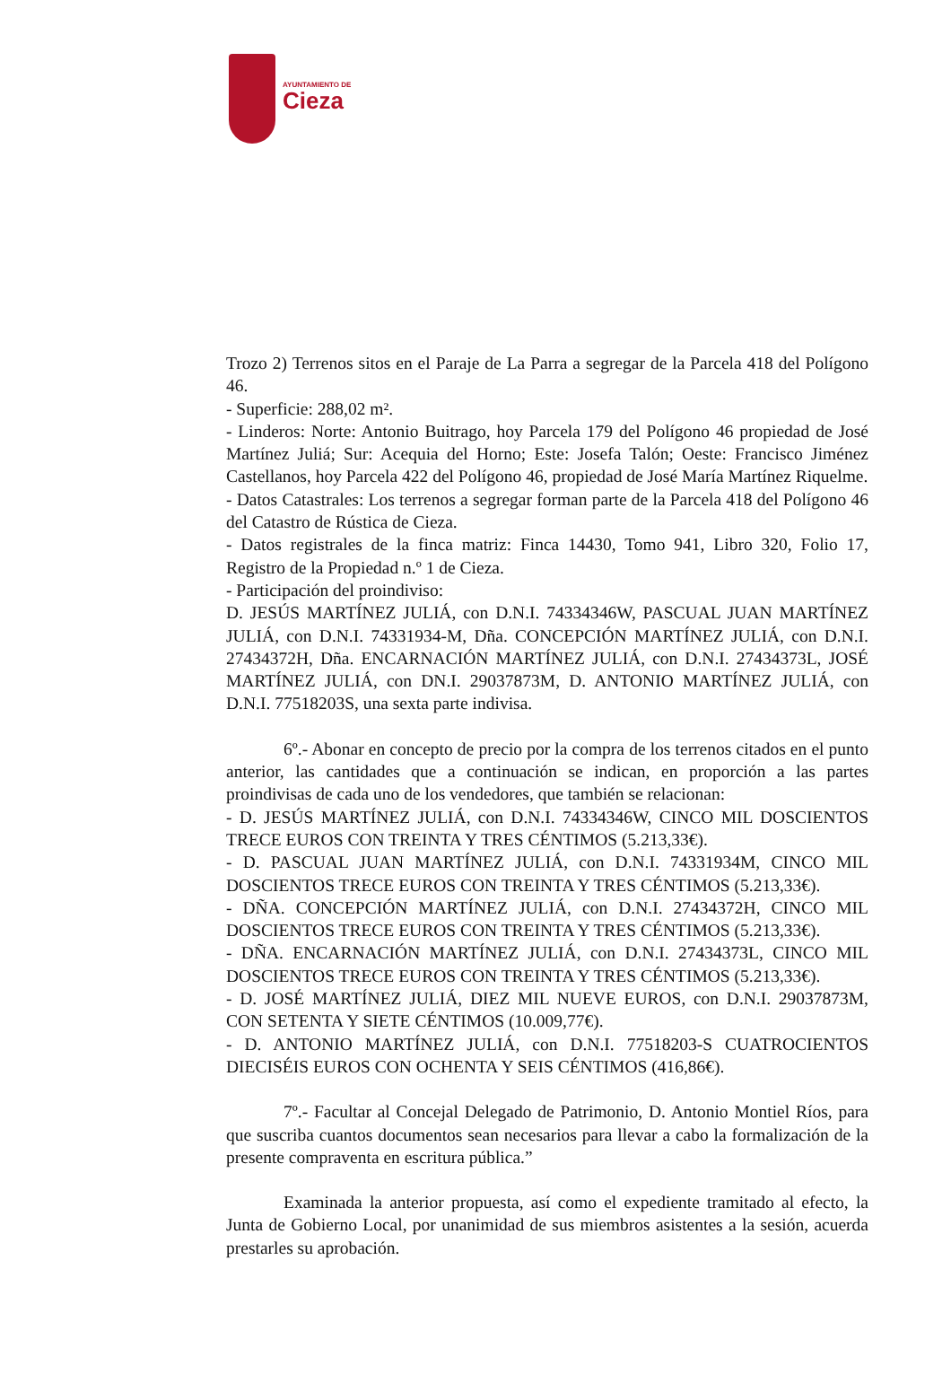AYUNTAMIENTO DE
Cieza
Trozo 2) Terrenos sitos en el Paraje de La Parra a segregar de la Parcela 418 del Polígono 46.
- Superficie: 288,02 m².
- Linderos: Norte: Antonio Buitrago, hoy Parcela 179 del Polígono 46 propiedad de José Martínez Juliá; Sur: Acequia del Horno; Este: Josefa Talón; Oeste: Francisco Jiménez Castellanos, hoy Parcela 422 del Polígono 46, propiedad de José María Martínez Riquelme.
- Datos Catastrales: Los terrenos a segregar forman parte de la Parcela 418 del Polígono 46 del Catastro de Rústica de Cieza.
- Datos registrales de la finca matriz: Finca 14430, Tomo 941, Libro 320, Folio 17, Registro de la Propiedad n.º 1 de Cieza.
- Participación del proindiviso:
D. JESÚS MARTÍNEZ JULIÁ, con D.N.I. 74334346W, PASCUAL JUAN MARTÍNEZ JULIÁ, con D.N.I. 74331934-M, Dña. CONCEPCIÓN MARTÍNEZ JULIÁ, con D.N.I. 27434372H, Dña. ENCARNACIÓN MARTÍNEZ JULIÁ, con D.N.I. 27434373L, JOSÉ MARTÍNEZ JULIÁ, con DN.I. 29037873M, D. ANTONIO MARTÍNEZ JULIÁ, con D.N.I. 77518203S, una sexta parte indivisa.
6º.- Abonar en concepto de precio por la compra de los terrenos citados en el punto anterior, las cantidades que a continuación se indican, en proporción a las partes proindivisas de cada uno de los vendedores, que también se relacionan:
- D. JESÚS MARTÍNEZ JULIÁ, con D.N.I. 74334346W, CINCO MIL DOSCIENTOS TRECE EUROS CON TREINTA Y TRES CÉNTIMOS (5.213,33€).
- D. PASCUAL JUAN MARTÍNEZ JULIÁ, con D.N.I. 74331934M, CINCO MIL DOSCIENTOS TRECE EUROS CON TREINTA Y TRES CÉNTIMOS (5.213,33€).
- DÑA. CONCEPCIÓN MARTÍNEZ JULIÁ, con D.N.I. 27434372H, CINCO MIL DOSCIENTOS TRECE EUROS CON TREINTA Y TRES CÉNTIMOS (5.213,33€).
- DÑA. ENCARNACIÓN MARTÍNEZ JULIÁ, con D.N.I. 27434373L, CINCO MIL DOSCIENTOS TRECE EUROS CON TREINTA Y TRES CÉNTIMOS (5.213,33€).
- D. JOSÉ MARTÍNEZ JULIÁ, DIEZ MIL NUEVE EUROS, con D.N.I. 29037873M, CON SETENTA Y SIETE CÉNTIMOS (10.009,77€).
- D. ANTONIO MARTÍNEZ JULIÁ, con D.N.I. 77518203-S CUATROCIENTOS DIECISÉIS EUROS CON OCHENTA Y SEIS CÉNTIMOS (416,86€).
7º.- Facultar al Concejal Delegado de Patrimonio, D. Antonio Montiel Ríos, para que suscriba cuantos documentos sean necesarios para llevar a cabo la formalización de la presente compraventa en escritura pública.”
Examinada la anterior propuesta, así como el expediente tramitado al efecto, la Junta de Gobierno Local, por unanimidad de sus miembros asistentes a la sesión, acuerda prestarles su aprobación.